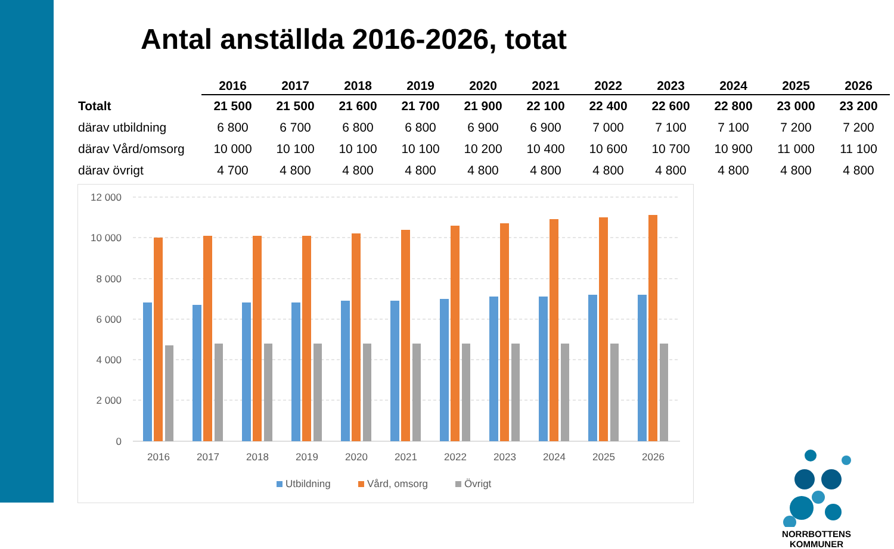Antal anställda 2016-2026, totat
| | 2016 | 2017 | 2018 | 2019 | 2020 | 2021 | 2022 | 2023 | 2024 | 2025 | 2026 |
| --- | --- | --- | --- | --- | --- | --- | --- | --- | --- | --- | --- |
| Totalt | 21 500 | 21 500 | 21 600 | 21 700 | 21 900 | 22 100 | 22 400 | 22 600 | 22 800 | 23 000 | 23 200 |
| därav utbildning | 6 800 | 6 700 | 6 800 | 6 800 | 6 900 | 6 900 | 7 000 | 7 100 | 7 100 | 7 200 | 7 200 |
| därav Vård/omsorg | 10 000 | 10 100 | 10 100 | 10 100 | 10 200 | 10 400 | 10 600 | 10 700 | 10 900 | 11 000 | 11 100 |
| därav övrigt | 4 700 | 4 800 | 4 800 | 4 800 | 4 800 | 4 800 | 4 800 | 4 800 | 4 800 | 4 800 | 4 800 |
12 000
10 000
8 000
6 000
4 000
2 000
0
2016
2017
2018
2019
2020
2021
2022
2023
2024
2025
2026
Utbildning
Vård, omsorg
Övrigt
NORRBOTTENS
KOMMUNER